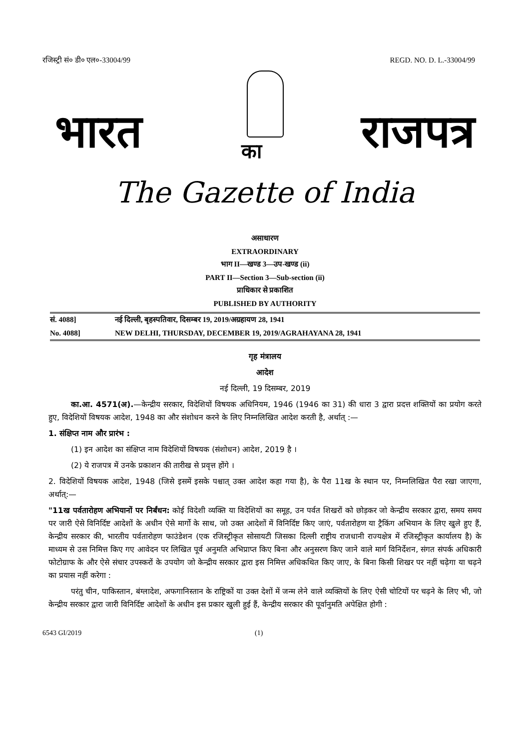रजिस्ट्री सं० डी० एल०-33004/99 REGD. NO. D. L.-33004/99
भारत का राजपत्र
The Gazette of India
असाधारण
EXTRAORDINARY
भाग II—खण्ड 3—उप-खण्ड (ii)
PART II—Section 3—Sub-section (ii)
प्राधिकार से प्रकाशित
PUBLISHED BY AUTHORITY
सं. 4088] नई दिल्ली, बृहस्पतिवार, दिसम्बर 19, 2019/अग्रहायण 28, 1941
No. 4088] NEW DELHI, THURSDAY, DECEMBER 19, 2019/AGRAHAYANA 28, 1941
गृह मंत्रालय
आदेश
नई दिल्ली, 19 दिसम्बर, 2019
का.आ. 4571(अ).—केन्द्रीय सरकार, विदेशियों विषयक अधिनियम, 1946 (1946 का 31) की धारा 3 द्वारा प्रदत्त शक्तियों का प्रयोग करते हुए, विदेशियों विषयक आदेश, 1948 का और संशोधन करने के लिए निम्नलिखित आदेश करती है, अर्थात् :—
1. संक्षिप्त नाम और प्रारंभ :
(1) इन आदेश का संक्षिप्त नाम विदेशियों विषयक (संशोधन) आदेश, 2019 है ।
(2) ये राजपत्र में उनके प्रकाशन की तारीख से प्रवृत्त होंगे ।
2. विदेशियों विषयक आदेश, 1948 (जिसे इसमें इसके पश्चात् उक्त आदेश कहा गया है), के पैरा 11ख के स्थान पर, निम्नलिखित पैरा रखा जाएगा, अर्थात्:—
"11ख पर्वतारोहण अभियानों पर निर्बंधन: कोई विदेशी व्यक्ति या विदेशियों का समूह, उन पर्वत शिखरों को छोड़कर जो केन्द्रीय सरकार द्वारा, समय समय पर जारी ऐसे विनिर्दिष्ट आदेशों के अधीन ऐसे मार्गो के साथ, जो उक्त आदेशों में विनिर्दिष्ट किए जाएं, पर्वतारोहण या ट्रैकिंग अभियान के लिए खुले हुए हैं, केन्द्रीय सरकार की, भारतीय पर्वतारोहण फाउंडेशन (एक रजिस्ट्रीकृत सोसायटी जिसका दिल्ली राष्ट्रीय राजधानी राज्यक्षेत्र में रजिस्ट्रीकृत कार्यालय है) के माध्यम से उस निमित्त किए गए आवेदन पर लिखित पूर्व अनुमति अभिप्राप्त किए बिना और अनुसरण किए जाने वाले मार्ग विनिर्देशन, संगत संपर्क अधिकारी फोटोग्राफ के और ऐसे संचार उपस्करों के उपयोग जो केन्द्रीय सरकार द्वारा इस निमित्त अधिकथित किए जाए, के बिना किसी शिखर पर नहीं चढ़ेगा या चढ़ने का प्रयास नहीं करेगा :
परंतु चीन, पाकिस्तान, बंग्लादेश, अफगानिस्तान के राष्ट्रिकों या उक्त देशों में जन्म लेने वाले व्यक्तियों के लिए ऐसी चोटियों पर चढ़ने के लिए भी, जो केन्द्रीय सरकार द्वारा जारी विनिर्दिष्ट आदेशों के अधीन इस प्रकार खुली हुई हैं, केन्द्रीय सरकार की पूर्वानुमति अपेक्षित होगी :
6543 GI/2019 (1)